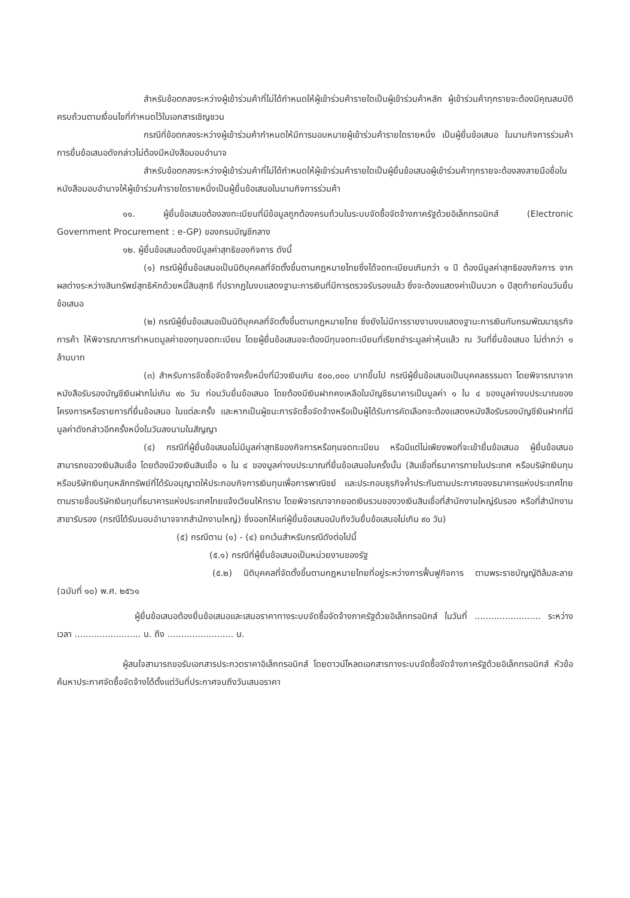สำหรับข้อตกลงระหว่างผู้เข้าร่วมค้าที่ไม่ได้กำหนดให้ผู้เข้าร่วมค้ารายใดเป็นผู้เข้าร่วมค้าหลัก ผู้เข้าร่วมค้าทุกรายจะต้องมีคุณสมบัติครบถ้วนตามเงื่อนไขที่กำหนดไว้ในเอกสารเชิญชวน
กรณีที่ข้อตกลงระหว่างผู้เข้าร่วมค้ากำหนดให้มีการมอบหมายผู้เข้าร่วมค้ารายใดรายหนึ่ง เป็นผู้ยื่นข้อเสนอ ในนามกิจการร่วมค้า การยื่นข้อเสนอดังกล่าวไม่ต้องมีหนังสือมอบอำนาจ
สำหรับข้อตกลงระหว่างผู้เข้าร่วมค้าที่ไม่ได้กำหนดให้ผู้เข้าร่วมค้ารายใดเป็นผู้ยื่นข้อเสนอผู้เข้าร่วมค้าทุกรายจะต้องลงลายมือชื่อในหนังสือมอบอำนาจให้ผู้เข้าร่วมค้ารายใดรายหนึ่งเป็นผู้ยื่นข้อเสนอในนามกิจการร่วมค้า
๑๑. ผู้ยื่นข้อเสนอต้องลงทะเบียนที่มีข้อมูลถูกต้องครบถ้วนในระบบจัดซื้อจัดจ้างภาครัฐด้วยอิเล็กทรอนิกส์ (Electronic Government Procurement : e-GP) ของกรมบัญชีกลาง
๑๒. ผู้ยื่นข้อเสนอต้องมีมูลค่าสุทธิของกิจการ ดังนี้
(๑) กรณีผู้ยื่นข้อเสนอเป็นนิติบุคคลที่จัดตั้งขึ้นตามกฎหมายไทยซึ่งได้จดทะเบียนเกินกว่า ๑ ปี ต้องมีมูลค่าสุทธิของกิจการ จากผลต่างระหว่างสินทรัพย์สุทธิหักด้วยหนี้สินสุทธิ ที่ปรากฏในงบแสดงฐานะการเงินที่มีการตรวจรับรองแล้ว ซึ่งจะต้องแสดงค่าเป็นบวก ๑ ปีสุดท้ายก่อนวันยื่นข้อเสนอ
(๒) กรณีผู้ยื่นข้อเสนอเป็นนิติบุคคลที่จัดตั้งขึ้นตามกฎหมายไทย ซึ่งยังไม่มีการรายงานงบแสดงฐานะการเงินกับกรมพัฒนาธุรกิจการค้า ให้พิจารณาการกำหนดมูลค่าของทุนจดทะเบียน โดยผู้ยื่นข้อเสนอจะต้องมีทุนจดทะเบียนที่เรียกชำระมูลค่าหุ้นแล้ว ณ วันที่ยื่นข้อเสนอ ไม่ต่ำกว่า ๑ ล้านบาท
(๓) สำหรับการจัดซื้อจัดจ้างครั้งหนึ่งที่มีวงเงินเกิน ๕๐๐,๐๐๐ บาทขึ้นไป กรณีผู้ยื่นข้อเสนอเป็นบุคคลธรรมดา โดยพิจารณาจากหนังสือรับรองบัญชีเงินฝากไม่เกิน ๙๐ วัน ก่อนวันยื่นข้อเสนอ โดยต้องมีเงินฝากคงเหลือในบัญชีธนาคารเป็นมูลค่า ๑ ใน ๔ ของมูลค่างบประมาณของโครงการหรือรายการที่ยื่นข้อเสนอ ในแต่ละครั้ง และหากเป็นผู้ชนะการจัดซื้อจัดจ้างหรือเป็นผู้ได้รับการคัดเลือกจะต้องแสดงหนังสือรับรองบัญชีเงินฝากที่มีมูลค่าดังกล่าวอีกครั้งหนึ่งในวันลงนามในสัญญา
(๔) กรณีที่ผู้ยื่นข้อเสนอไม่มีมูลค่าสุทธิของกิจการหรือทุนจดทะเบียน หรือมีแต่ไม่เพียงพอที่จะเข้ายื่นข้อเสนอ ผู้ยื่นข้อเสนอสามารถขอวงเงินสินเชื่อ โดยต้องมีวงเงินสินเชื่อ ๑ ใน ๔ ของมูลค่างบประมาณที่ยื่นข้อเสนอในครั้งนั้น (สินเชื่อที่ธนาคารภายในประเทศ หรือบริษัทเงินทุนหรือบริษัทเงินทุนหลักทรัพย์ที่ได้รับอนุญาตให้ประกอบกิจการเงินทุนเพื่อการพาณิชย์ และประกอบธุรกิจค้ำประกันตามประกาศของธนาคารแห่งประเทศไทย ตามรายชื่อบริษัทเงินทุนที่ธนาคารแห่งประเทศไทยแจ้งเวียนให้ทราบ โดยพิจารณาจากยอดเงินรวมของวงเงินสินเชื่อที่สำนักงานใหญ่รับรอง หรือที่สำนักงานสาขารับรอง (กรณีได้รับมอบอำนาจจากสำนักงานใหญ่) ซึ่งออกให้แก่ผู้ยื่นข้อเสนอนับถึงวันยื่นข้อเสนอไม่เกิน ๙๐ วัน)
(๕) กรณีตาม (๑) - (๔) ยกเว้นสำหรับกรณีดังต่อไปนี้
(๕.๑) กรณีที่ผู้ยื่นข้อเสนอเป็นหน่วยงานของรัฐ
(๕.๒) นิติบุคคลที่จัดตั้งขึ้นตามกฎหมายไทยที่อยู่ระหว่างการฟื้นฟูกิจการ ตามพระราชบัญญัติล้มละลาย (ฉบับที่ ๑๐) พ.ศ. ๒๕๖๑
ผู้ยื่นข้อเสนอต้องยื่นข้อเสนอและเสนอราคาทางระบบจัดซื้อจัดจ้างภาครัฐด้วยอิเล็กทรอนิกส์ ในวันที่ ........................ ระหว่างเวลา ........................ น. ถึง ........................ น.
ผู้สนใจสามารถขอรับเอกสารประกวดราคาอิเล็กทรอนิกส์ โดยดาวน์โหลดเอกสารทางระบบจัดซื้อจัดจ้างภาครัฐด้วยอิเล็กทรอนิกส์ หัวข้อ ค้นหาประกาศจัดซื้อจัดจ้างได้ตั้งแต่วันที่ประกาศจนถึงวันเสนอราคา